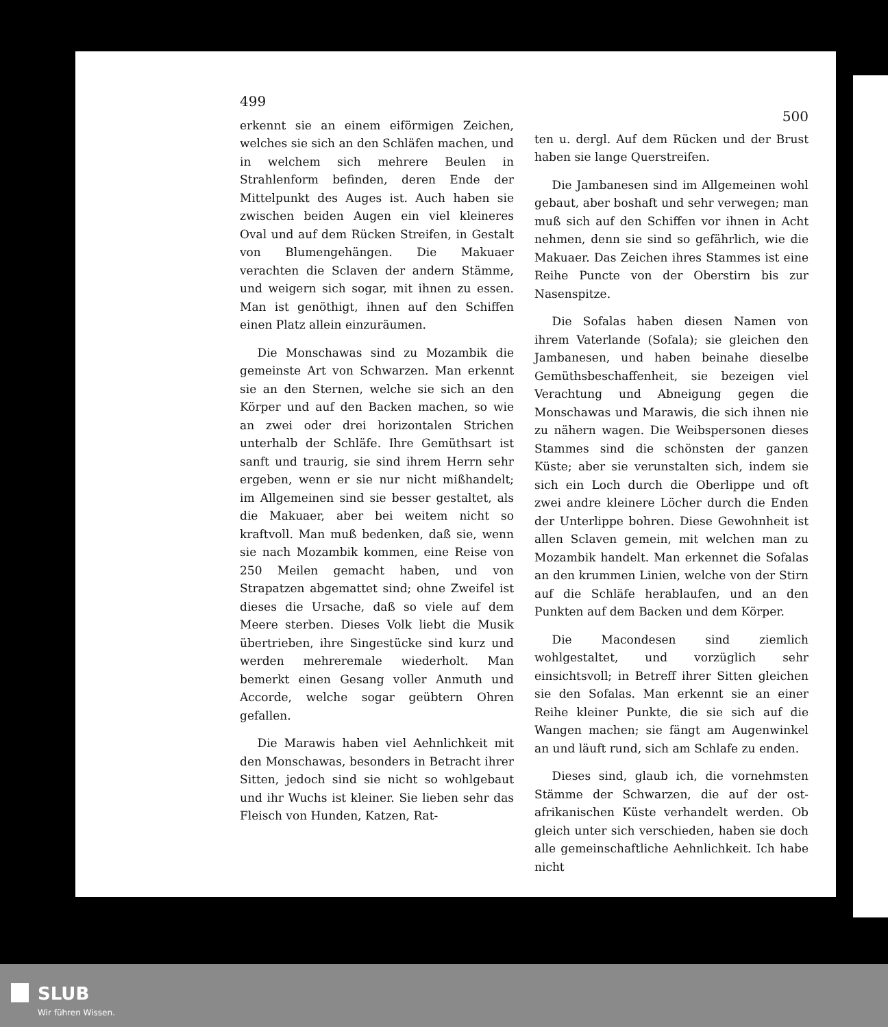499
erkennt sie an einem eiförmigen Zeichen, welches sie sich an den Schläfen machen, und in welchem sich mehrere Beulen in Strahlenform befinden, deren Ende der Mittelpunkt des Auges ist. Auch haben sie zwischen beiden Augen ein viel kleineres Oval und auf dem Rücken Streifen, in Gestalt von Blumengehängen. Die Makuaer verachten die Sclaven der andern Stämme, und weigern sich sogar, mit ihnen zu essen. Man ist genöthigt, ihnen auf den Schiffen einen Platz allein einzuräumen.
Die Monschawas sind zu Mozambik die gemeinste Art von Schwarzen. Man erkennt sie an den Sternen, welche sie sich an den Körper und auf den Backen machen, so wie an zwei oder drei horizontalen Strichen unterhalb der Schläfe. Ihre Gemüthsart ist sanft und traurig, sie sind ihrem Herrn sehr ergeben, wenn er sie nur nicht mißhandelt; im Allgemeinen sind sie besser gestaltet, als die Makuaer, aber bei weitem nicht so kraftvoll. Man muß bedenken, daß sie, wenn sie nach Mozambik kommen, eine Reise von 250 Meilen gemacht haben, und von Strapatzen abgemattet sind; ohne Zweifel ist dieses die Ursache, daß so viele auf dem Meere sterben. Dieses Volk liebt die Musik übertrieben, ihre Singestücke sind kurz und werden mehreremale wiederholt. Man bemerkt einen Gesang voller Anmuth und Accorde, welche sogar geübtern Ohren gefallen.
Die Marawis haben viel Aehnlichkeit mit den Monschawas, besonders in Betracht ihrer Sitten, jedoch sind sie nicht so wohlgebaut und ihr Wuchs ist kleiner. Sie lieben sehr das Fleisch von Hunden, Katzen, Rat-
500
ten u. dergl. Auf dem Rücken und der Brust haben sie lange Querstreifen.
Die Jambanesen sind im Allgemeinen wohl gebaut, aber boshaft und sehr verwegen; man muß sich auf den Schiffen vor ihnen in Acht nehmen, denn sie sind so gefährlich, wie die Makuaer. Das Zeichen ihres Stammes ist eine Reihe Puncte von der Oberstirn bis zur Nasenspitze.
Die Sofalas haben diesen Namen von ihrem Vaterlande (Sofala); sie gleichen den Jambanesen, und haben beinahe dieselbe Gemüthsbeschaffenheit, sie bezeigen viel Verachtung und Abneigung gegen die Monschawas und Marawis, die sich ihnen nie zu nähern wagen. Die Weibspersonen dieses Stammes sind die schönsten der ganzen Küste; aber sie verunstalten sich, indem sie sich ein Loch durch die Oberlippe und oft zwei andre kleinere Löcher durch die Enden der Unterlippe bohren. Diese Gewohnheit ist allen Sclaven gemein, mit welchen man zu Mozambik handelt. Man erkennet die Sofalas an den krummen Linien, welche von der Stirn auf die Schläfe herablaufen, und an den Punkten auf dem Backen und dem Körper.
Die Macondesen sind ziemlich wohlgestaltet, und vorzüglich sehr einsichtsvoll; in Betreff ihrer Sitten gleichen sie den Sofalas. Man erkennt sie an einer Reihe kleiner Punkte, die sie sich auf die Wangen machen; sie fängt am Augenwinkel an und läuft rund, sich am Schlafe zu enden.
Dieses sind, glaub ich, die vornehmsten Stämme der Schwarzen, die auf der ost-afrikanischen Küste verhandelt werden. Ob gleich unter sich verschieden, haben sie doch alle gemeinschaftliche Aehnlichkeit. Ich habe nicht
SLUB
Wir führen Wissen.